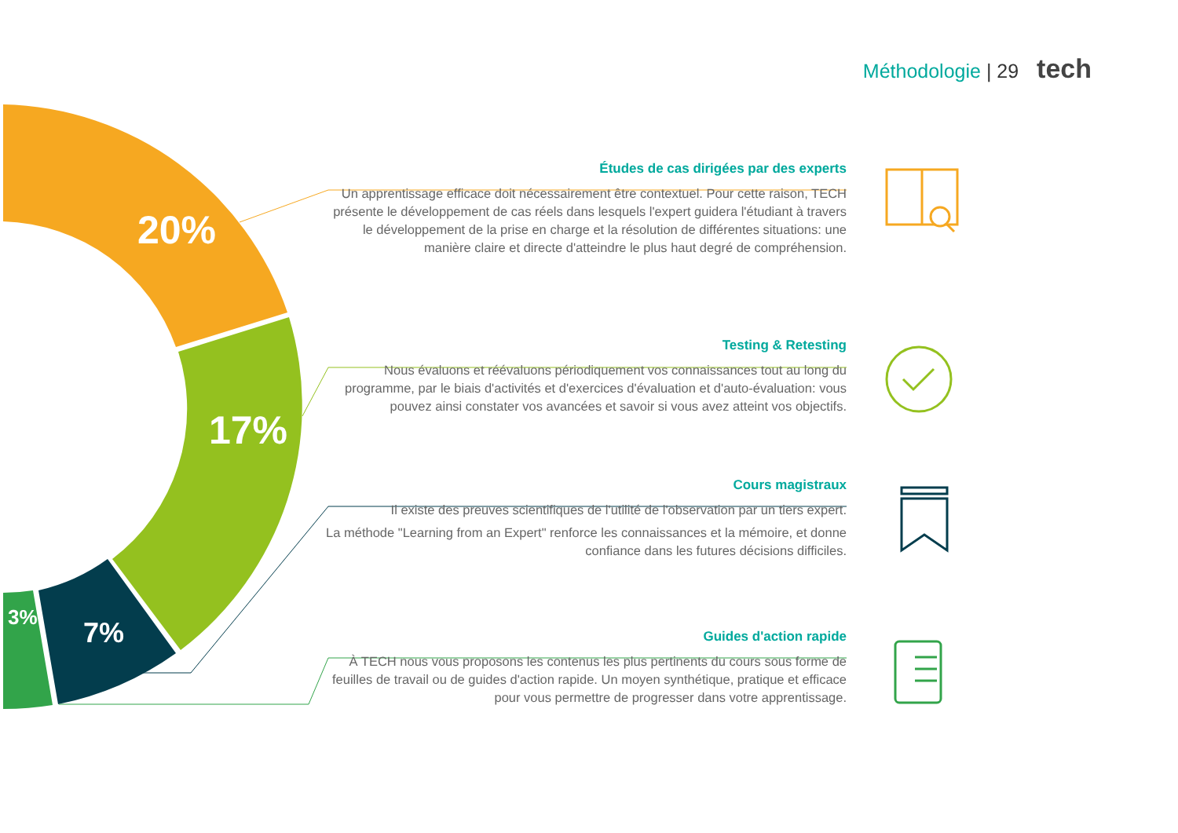Méthodologie | 29 tech
20%
17%
7%
3%
Études de cas dirigées par des experts
Un apprentissage efficace doit nécessairement être contextuel. Pour cette raison, TECH présente le développement de cas réels dans lesquels l'expert guidera l'étudiant à travers le développement de la prise en charge et la résolution de différentes situations: une manière claire et directe d'atteindre le plus haut degré de compréhension.
Testing & Retesting
Nous évaluons et réévaluons périodiquement vos connaissances tout au long du programme, par le biais d'activités et d'exercices d'évaluation et d'auto-évaluation: vous pouvez ainsi constater vos avancées et savoir si vous avez atteint vos objectifs.
Cours magistraux
Il existe des preuves scientifiques de l'utilité de l'observation par un tiers expert.
La méthode "Learning from an Expert" renforce les connaissances et la mémoire, et donne confiance dans les futures décisions difficiles.
Guides d'action rapide
À TECH nous vous proposons les contenus les plus pertinents du cours sous forme de feuilles de travail ou de guides d'action rapide. Un moyen synthétique, pratique et efficace pour vous permettre de progresser dans votre apprentissage.